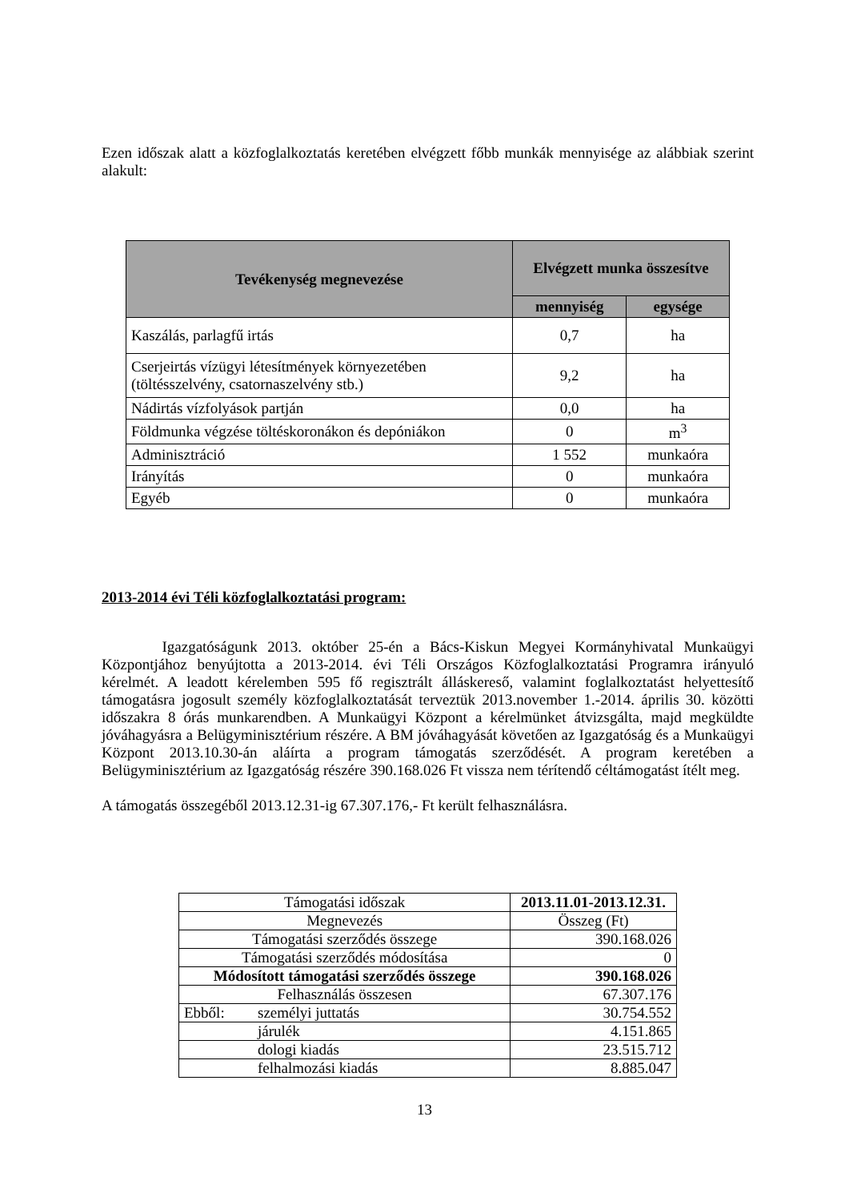Ezen időszak alatt a közfoglalkoztatás keretében elvégzett főbb munkák mennyisége az alábbiak szerint alakult:
| Tevékenység megnevezése | Elvégzett munka összesítve | |
| --- | --- | --- |
| | mennyiség | egysége |
| Kaszálás, parlagfű irtás | 0,7 | ha |
| Cserjeirtás vízügyi létesítmények környezetében (töltésszelvény, csatornaszelvény stb.) | 9,2 | ha |
| Nádirtás vízfolyások partján | 0,0 | ha |
| Földmunka végzése töltéskoronákon és depóniákon | 0 | m<sup>3</sup> |
| Adminisztráció | 1 552 | munkaóra |
| Irányítás | 0 | munkaóra |
| Egyéb | 0 | munkaóra |
2013-2014 évi Téli közfoglalkoztatási program:
Igazgatóságunk 2013. október 25-én a Bács-Kiskun Megyei Kormányhivatal Munkaügyi Központjához benyújtotta a 2013-2014. évi Téli Országos Közfoglalkoztatási Programra irányuló kérelmét. A leadott kérelemben 595 fő regisztrált álláskereső, valamint foglalkoztatást helyettesítő támogatásra jogosult személy közfoglalkoztatását terveztük 2013.november 1.-2014. április 30. közötti időszakra 8 órás munkarendben. A Munkaügyi Központ a kérelmünket átvizsgálta, majd megküldte jóváhagyásra a Belügyminisztérium részére. A BM jóváhagyását követően az Igazgatóság és a Munkaügyi Központ 2013.10.30-án aláírta a program támogatás szerződését. A program keretében a Belügyminisztérium az Igazgatóság részére 390.168.026 Ft vissza nem térítendő céltámogatást ítélt meg.
A támogatás összegéből 2013.12.31-ig 67.307.176,- Ft került felhasználásra.
| Támogatási időszak | | 2013.11.01-2013.12.31. |
| Megnevezés | | Összeg (Ft) |
| Támogatási szerződés összege | | 390.168.026 |
| Támogatási szerződés módosítása | | 0 |
| Módosított támogatási szerződés összege | | 390.168.026 |
| Felhasználás összesen | | 67.307.176 |
| Ebből: | személyi juttatás | 30.754.552 |
| | járulék | 4.151.865 |
| | dologi kiadás | 23.515.712 |
| | felhalmozási kiadás | 8.885.047 |
13